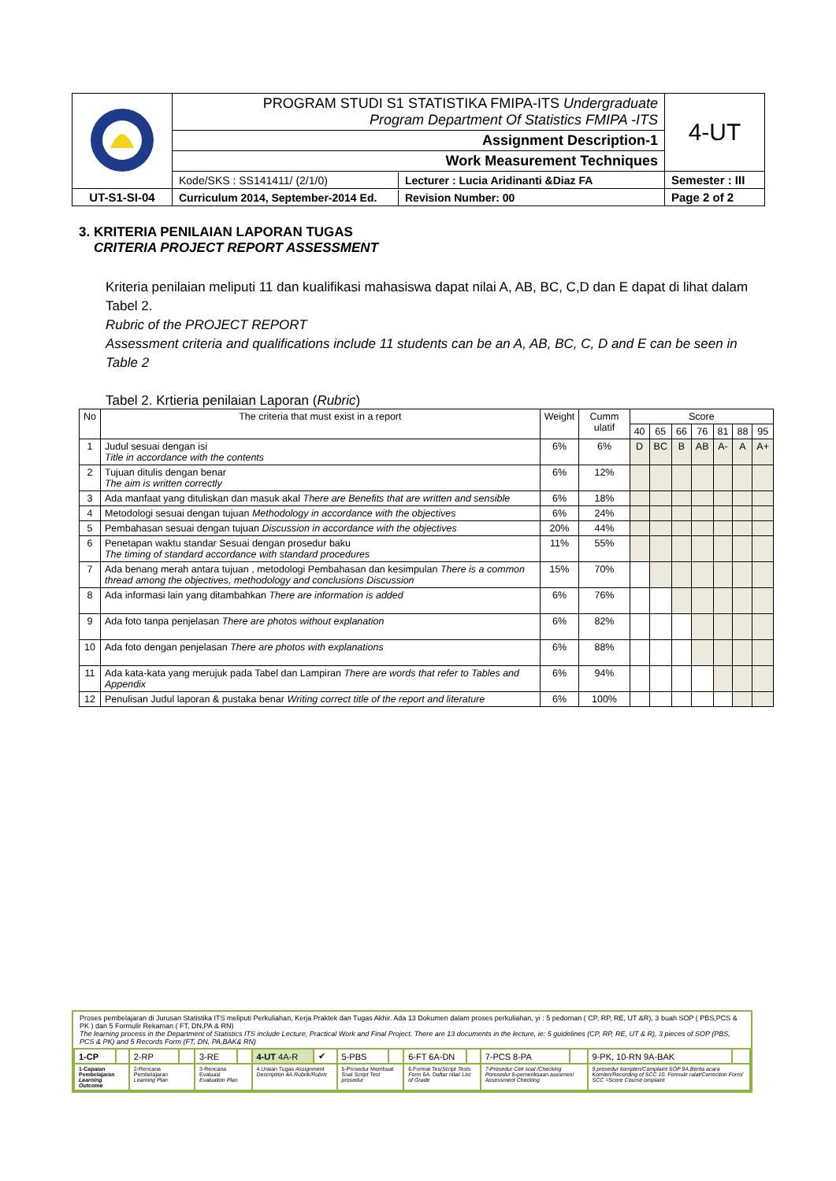| | PROGRAM STUDI S1 STATISTIKA FMIPA-ITS Undergraduate Program Department Of Statistics FMIPA -ITS | 4-UT |
| | Assignment Description-1 | |
| | Work Measurement Techniques | |
| | / Kode/SKS : SS141411/ (2/1/0) / Lecturer : Lucia Aridinanti &Diaz FA / | Semester : III |
| UT-S1-SI-04 | / Curriculum 2014, September-2014 Ed. / Revision Number: 00 / | Page 2 of 2 |
3. KRITERIA PENILAIAN LAPORAN TUGAS
CRITERIA PROJECT REPORT ASSESSMENT
Kriteria penilaian meliputi 11 dan kualifikasi mahasiswa dapat nilai A, AB, BC, C,D dan E dapat di lihat dalam Tabel 2.
Rubric of the PROJECT REPORT
Assessment criteria and qualifications include 11 students can be an A, AB, BC, C, D and E can be seen in Table 2
Tabel 2. Krtieria penilaian Laporan (Rubric)
| No | The criteria that must exist in a report | Weight | Cumm ulatif | Score | | | | | | |
| --- | --- | --- | --- | --- | --- | --- | --- | --- | --- | --- |
| | | | | 40 | 65 | 66 | 76 | 81 | 88 | 95 |
| 1 | Judul sesuai dengan isi Title in accordance with the contents | 6% | 6% | D | BC | B | AB | A- | A | A+ |
| 2 | Tujuan ditulis dengan benar The aim is written correctly | 6% | 12% | | | | | | | |
| 3 | Ada manfaat yang dituliskan dan masuk akal There are Benefits that are written and sensible | 6% | 18% | | | | | | | |
| 4 | Metodologi sesuai dengan tujuan Methodology in accordance with the objectives | 6% | 24% | | | | | | | |
| 5 | Pembahasan sesuai dengan tujuan Discussion in accordance with the objectives | 20% | 44% | | | | | | | |
| 6 | Penetapan waktu standar Sesuai dengan prosedur baku The timing of standard accordance with standard procedures | 11% | 55% | | | | | | | |
| 7 | Ada benang merah antara tujuan , metodologi Pembahasan dan kesimpulan There is a common thread among the objectives, methodology and conclusions Discussion | 15% | 70% | | | | | | | |
| 8 | Ada informasi lain yang ditambahkan There are information is added | 6% | 76% | | | | | | | |
| 9 | Ada foto tanpa penjelasan There are photos without explanation | 6% | 82% | | | | | | | |
| 10 | Ada foto dengan penjelasan There are photos with explanations | 6% | 88% | | | | | | | |
| 11 | Ada kata-kata yang merujuk pada Tabel dan Lampiran There are words that refer to Tables and Appendix | 6% | 94% | | | | | | | |
| 12 | Penulisan Judul laporan & pustaka benar Writing correct title of the report and literature | 6% | 100% | | | | | | | |
Proses pembelajaran di Jurusan Statistika ITS meliputi Perkuliahan, Kerja Praktek dan Tugas Akhir. Ada 13 Dokumen dalam proses perkuliahan, yi : 5 pedoman ( CP, RP, RE, UT &R), 3 buah SOP ( PBS,PCS & PK ) dan 5 Formulir Rekaman ( FT, DN,PA & RN)
The learning process in the Department of Statistics ITS include Lecture, Practical Work and Final Project. There are 13 documents in the lecture, ie: 5 guidelines (CP, RP, RE, UT & R), 3 pieces of SOP (PBS, PCS & PK) and 5 Records Form (FT, DN, PA,BAK& RN)
| 1-CP | | 2-RP | | 3-RE | | 4-UT 4A-R | ✔ | 5-PBS | | 6-FT 6A-DN | | 7-PCS 8-PA | | 9-PK, 10-RN 9A-BAK | |
| 1-Capaian Pembelajaran Learning Outcome | | 2-Rencana Pembelajaran Learning Plan | | 3-Rencana Evaluasi Evaluation Plan | | 4.Uraian Tugas Assignment Description 4A.Rubrik/Rubric | | 5-Prosedur Membuat Soal Script Test prosedur | | 6.Format Tes/ Script Tests Form 6A. Daftar nilai/ List of Grade | | 7-Prosedur Cek soal /Checking Porosedur 8-pemeriksaan asesmen/ Assessment Checking | | 9.prosedur komplen/Complaint SOP 9A.Berita acara Komlen/Recording of SCC 10. Formulir ralat/Correction Form/ SCC =Score Course omplaint | |